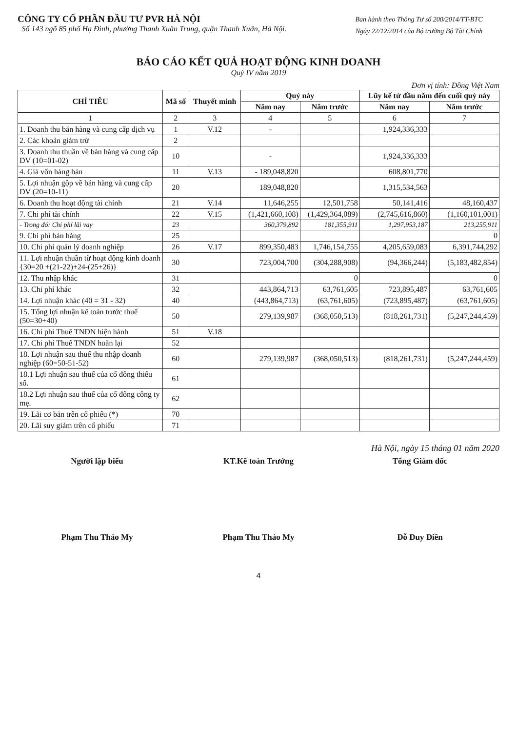CÔNG TY CỔ PHẦN ĐẦU TƯ PVR HÀ NỘI
Số 143 ngõ 85 phố Hạ Đình, phường Thanh Xuân Trung, quận Thanh Xuân, Hà Nội.
Ban hành theo Thông Tư số 200/2014/TT-BTC
Ngày 22/12/2014 của Bộ trưởng Bộ Tài Chính
BÁO CÁO KẾT QUẢ HOẠT ĐỘNG KINH DOANH
Quý IV năm 2019
Đơn vị tính: Đồng Việt Nam
| CHỈ TIÊU | Mã số | Thuyết minh | Quý này | | Lũy kế từ đầu năm đến cuối quý này | |
| --- | --- | --- | --- | --- | --- | --- |
| | | | Năm nay | Năm trước | Năm nay | Năm trước |
| 1 | 2 | 3 | 4 | 5 | 6 | 7 |
| 1. Doanh thu bán hàng và cung cấp dịch vụ | 1 | V.12 | - | | 1,924,336,333 | |
| 2. Các khoản giảm trừ | 2 | | | | | |
| 3. Doanh thu thuần về bán hàng và cung cấp DV (10=01-02) | 10 | | - | | 1,924,336,333 | |
| 4. Giá vốn hàng bán | 11 | V.13 | - 189,048,820 | | 608,801,770 | |
| 5. Lợi nhuận gộp về bán hàng và cung cấp DV (20=10-11) | 20 | | 189,048,820 | | 1,315,534,563 | |
| 6. Doanh thu hoạt động tài chính | 21 | V.14 | 11,646,255 | 12,501,758 | 50,141,416 | 48,160,437 |
| 7. Chi phí tài chính | 22 | V.15 | (1,421,660,108) | (1,429,364,089) | (2,745,616,860) | (1,160,101,001) |
| - Trong đó: Chi phí lãi vay | 23 | | 360,379,892 | 181,355,911 | 1,297,953,187 | 213,255,911 |
| 9. Chi phí bán hàng | 25 | | | | | 0 |
| 10. Chi phí quản lý doanh nghiệp | 26 | V.17 | 899,350,483 | 1,746,154,755 | 4,205,659,083 | 6,391,744,292 |
| 11. Lợi nhuận thuần từ hoạt động kinh doanh {30=20 +(21-22)+24-(25+26)} | 30 | | 723,004,700 | (304,288,908) | (94,366,244) | (5,183,482,854) |
| 12. Thu nhập khác | 31 | | | 0 | | 0 |
| 13. Chi phí khác | 32 | | 443,864,713 | 63,761,605 | 723,895,487 | 63,761,605 |
| 14. Lợi nhuận khác (40 = 31 - 32) | 40 | | (443,864,713) | (63,761,605) | (723,895,487) | (63,761,605) |
| 15. Tổng lợi nhuận kế toán trước thuế (50=30+40) | 50 | | 279,139,987 | (368,050,513) | (818,261,731) | (5,247,244,459) |
| 16. Chi phí Thuế TNDN hiện hành | 51 | V.18 | | | | |
| 17. Chi phí Thuế TNDN hoãn lại | 52 | | | | | |
| 18. Lợi nhuận sau thuế thu nhập doanh nghiệp (60=50-51-52) | 60 | | 279,139,987 | (368,050,513) | (818,261,731) | (5,247,244,459) |
| 18.1 Lợi nhuận sau thuế của cổ đông thiểu số. | 61 | | | | | |
| 18.2 Lợi nhuận sau thuế của cổ đông công ty mẹ. | 62 | | | | | |
| 19. Lãi cơ bản trên cổ phiếu (*) | 70 | | | | | |
| 20. Lãi suy giảm trên cổ phiếu | 71 | | | | | |
Hà Nội, ngày 15 tháng 01 năm 2020
Người lập biểu KT.Kế toán Trưởng Tổng Giám đốc
Phạm Thu Thảo My Phạm Thu Thảo My Đỗ Duy Điền
4